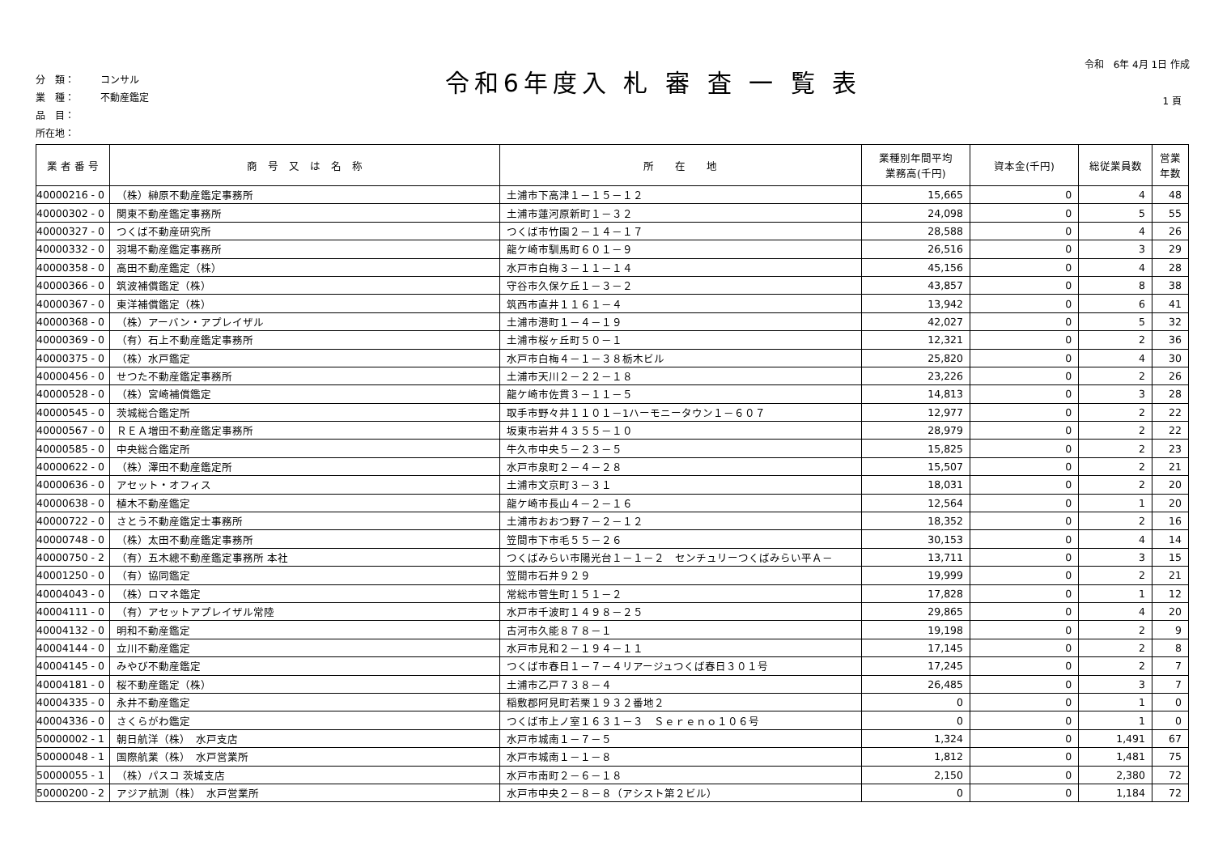分　類： コンサル
業　種： 不動産鑑定
品　目：
所在地：
令和6年度入 札 審 査 一 覧 表
令和　6年 4月 1日 作成
1 頁
| 業 者 番 号 | 商 号 又 は 名 称 | 所 在 地 | 業種別年間平均 業務高(千円) | 資本金(千円) | 総従業員数 | 営業 年数 |
| --- | --- | --- | --- | --- | --- | --- |
| 40000216 - 0 | （株）榊原不動産鑑定事務所 | 土浦市下高津１－１５－１２ | 15,665 | 0 | 4 | 48 |
| 40000302 - 0 | 関東不動産鑑定事務所 | 土浦市蓮河原新町１－３２ | 24,098 | 0 | 5 | 55 |
| 40000327 - 0 | つくば不動産研究所 | つくば市竹園２－１４－１７ | 28,588 | 0 | 4 | 26 |
| 40000332 - 0 | 羽場不動産鑑定事務所 | 龍ケ崎市馴馬町６０１－９ | 26,516 | 0 | 3 | 29 |
| 40000358 - 0 | 高田不動産鑑定（株） | 水戸市白梅３－１１－１４ | 45,156 | 0 | 4 | 28 |
| 40000366 - 0 | 筑波補償鑑定（株） | 守谷市久保ケ丘１－３－２ | 43,857 | 0 | 8 | 38 |
| 40000367 - 0 | 東洋補償鑑定（株） | 筑西市直井１１６１－４ | 13,942 | 0 | 6 | 41 |
| 40000368 - 0 | （株）アーバン・アプレイザル | 土浦市港町１－４－１９ | 42,027 | 0 | 5 | 32 |
| 40000369 - 0 | （有）石上不動産鑑定事務所 | 土浦市桜ヶ丘町５０－１ | 12,321 | 0 | 2 | 36 |
| 40000375 - 0 | （株）水戸鑑定 | 水戸市白梅４－１－３８栃木ビル | 25,820 | 0 | 4 | 30 |
| 40000456 - 0 | せつた不動産鑑定事務所 | 土浦市天川２－２２－１８ | 23,226 | 0 | 2 | 26 |
| 40000528 - 0 | （株）宮崎補償鑑定 | 龍ケ崎市佐貫３－１１－５ | 14,813 | 0 | 3 | 28 |
| 40000545 - 0 | 茨城総合鑑定所 | 取手市野々井１１０１－1ハーモニータウン１－６０７ | 12,977 | 0 | 2 | 22 |
| 40000567 - 0 | ＲＥＡ増田不動産鑑定事務所 | 坂東市岩井４３５５－１０ | 28,979 | 0 | 2 | 22 |
| 40000585 - 0 | 中央総合鑑定所 | 牛久市中央５－２３－５ | 15,825 | 0 | 2 | 23 |
| 40000622 - 0 | （株）澤田不動産鑑定所 | 水戸市泉町２－４－２８ | 15,507 | 0 | 2 | 21 |
| 40000636 - 0 | アセット・オフィス | 土浦市文京町３－３１ | 18,031 | 0 | 2 | 20 |
| 40000638 - 0 | 植木不動産鑑定 | 龍ケ崎市長山４－２－１６ | 12,564 | 0 | 1 | 20 |
| 40000722 - 0 | さとう不動産鑑定士事務所 | 土浦市おおつ野７－２－１２ | 18,352 | 0 | 2 | 16 |
| 40000748 - 0 | （株）太田不動産鑑定事務所 | 笠間市下市毛５５－２６ | 30,153 | 0 | 4 | 14 |
| 40000750 - 2 | （有）五木總不動産鑑定事務所 本社 | つくばみらい市陽光台１－１－２ センチュリーつくばみらい平Ａ－ | 13,711 | 0 | 3 | 15 |
| 40001250 - 0 | （有）協同鑑定 | 笠間市石井９２９ | 19,999 | 0 | 2 | 21 |
| 40004043 - 0 | （株）ロマネ鑑定 | 常総市菅生町１５１－２ | 17,828 | 0 | 1 | 12 |
| 40004111 - 0 | （有）アセットアプレイザル常陸 | 水戸市千波町１４９８－２５ | 29,865 | 0 | 4 | 20 |
| 40004132 - 0 | 明和不動産鑑定 | 古河市久能８７８－１ | 19,198 | 0 | 2 | 9 |
| 40004144 - 0 | 立川不動産鑑定 | 水戸市見和２－１９４－１１ | 17,145 | 0 | 2 | 8 |
| 40004145 - 0 | みやび不動産鑑定 | つくば市春日１－７－４リアージュつくば春日３０１号 | 17,245 | 0 | 2 | 7 |
| 40004181 - 0 | 桜不動産鑑定（株） | 土浦市乙戸７３８－４ | 26,485 | 0 | 3 | 7 |
| 40004335 - 0 | 永井不動産鑑定 | 稲敷郡阿見町若栗１９３２番地２ | 0 | 0 | 1 | 0 |
| 40004336 - 0 | さくらがわ鑑定 | つくば市上ノ室１６３１－３ Ｓｅｒｅｎｏ１０６号 | 0 | 0 | 1 | 0 |
| 50000002 - 1 | 朝日航洋（株） 水戸支店 | 水戸市城南１－７－５ | 1,324 | 0 | 1,491 | 67 |
| 50000048 - 1 | 国際航業（株） 水戸営業所 | 水戸市城南１－１－８ | 1,812 | 0 | 1,481 | 75 |
| 50000055 - 1 | （株）パスコ 茨城支店 | 水戸市南町２－６－１８ | 2,150 | 0 | 2,380 | 72 |
| 50000200 - 2 | アジア航測（株） 水戸営業所 | 水戸市中央２－８－８（アシスト第２ビル） | 0 | 0 | 1,184 | 72 |